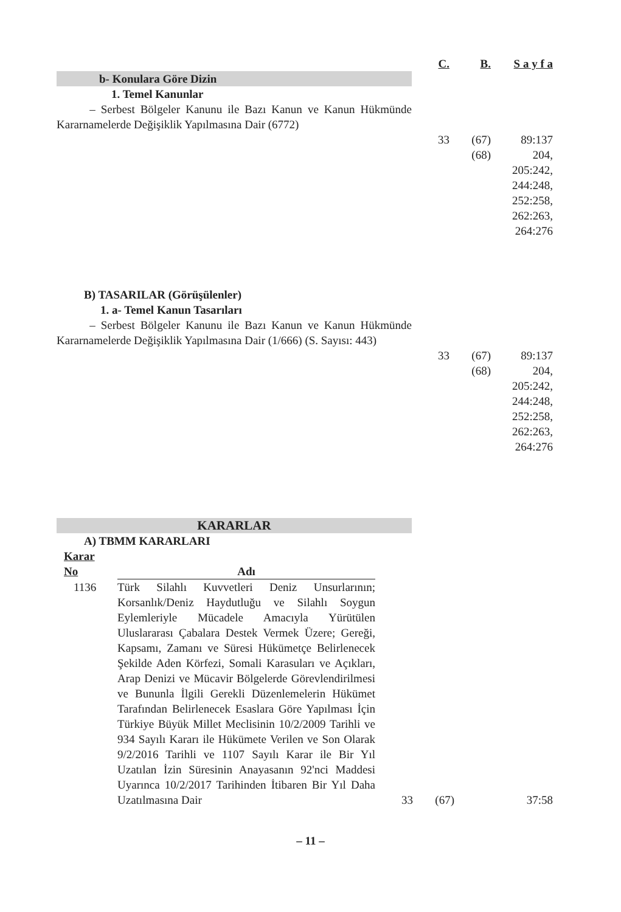| | C. | B. | S a y f a |
| --- | --- | --- | --- |
| b- Konulara Göre Dizin | | | |
| 1. Temel Kanunlar | | | |
| – Serbest Bölgeler Kanunu ile Bazı Kanun ve Kanun Hükmünde Kararnamelerde Değişiklik Yapılmasına Dair (6772) | 33 | (67) (68) | 89:137 204, 205:242, 244:248, 252:258, 262:263, 264:276 |
| B) TASARILAR (Görüşülenler) | | | |
| 1. a- Temel Kanun Tasarıları | | | |
| – Serbest Bölgeler Kanunu ile Bazı Kanun ve Kanun Hükmünde Kararnamelerde Değişiklik Yapılmasına Dair (1/666) (S. Sayısı: 443) | 33 | (67) (68) | 89:137 204, 205:242, 244:248, 252:258, 262:263, 264:276 |
| KARARLAR | | | |
| A) TBMM KARARLARI | | | |
| Karar No | Adı | | | |
| --- | --- | --- | --- | --- |
| 1136 | Türk Silahlı Kuvvetleri Deniz Unsurlarının; Korsanlık/Deniz Haydutluğu ve Silahlı Soygun Eylemleriyle Mücadele Amacıyla Yürütülen Uluslararası Çabalara Destek Vermek Üzere; Gereği, Kapsamı, Zamanı ve Süresi Hükümetçe Belirlenecek Şekilde Aden Körfezi, Somali Karasuları ve Açıkları, Arap Denizi ve Mücavir Bölgelerde Görevlendirilmesi ve Bununla İlgili Gerekli Düzenlemelerin Hükümet Tarafından Belirlenecek Esaslara Göre Yapılması İçin Türkiye Büyük Millet Meclisinin 10/2/2009 Tarihli ve 934 Sayılı Kararı ile Hükümete Verilen ve Son Olarak 9/2/2016 Tarihli ve 1107 Sayılı Karar ile Bir Yıl Uzatılan İzin Süresinin Anayasanın 92'nci Maddesi Uyarınca 10/2/2017 Tarihinden İtibaren Bir Yıl Daha Uzatılmasına Dair | 33 | (67) | 37:58 |
– 11 –